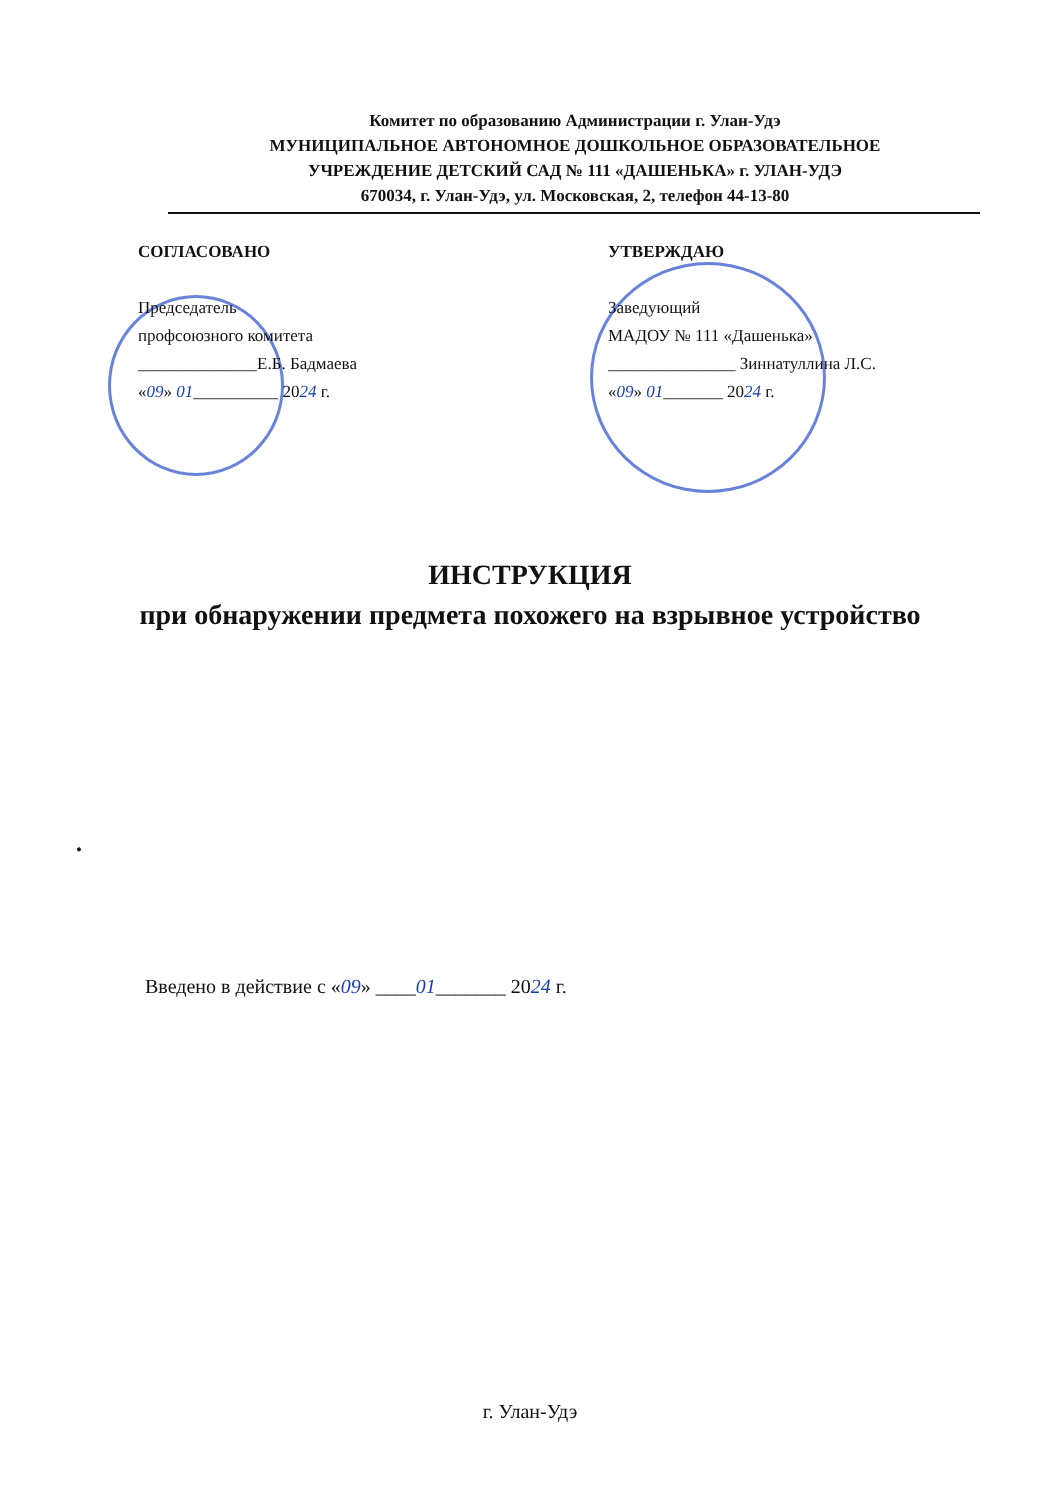Комитет по образованию Администрации г. Улан-Удэ
МУНИЦИПАЛЬНОЕ АВТОНОМНОЕ ДОШКОЛЬНОЕ ОБРАЗОВАТЕЛЬНОЕ
УЧРЕЖДЕНИЕ ДЕТСКИЙ САД № 111 «ДАШЕНЬКА» г. УЛАН-УДЭ
670034, г. Улан-Удэ, ул. Московская, 2, телефон 44-13-80
СОГЛАСОВАНО
Председатель
профсоюзного комитета
______________Е.Б. Бадмаева
«09» 01__________ 2024 г.
УТВЕРЖДАЮ
Заведующий
МАДОУ № 111 «Дашенька»
_______________ Зиннатуллина Л.С.
«09» 01_______ 2024 г.
ИНСТРУКЦИЯ
при обнаружении предмета похожего на взрывное устройство
•
Введено в действие с «09» ____01_______ 2024 г.
г. Улан-Удэ